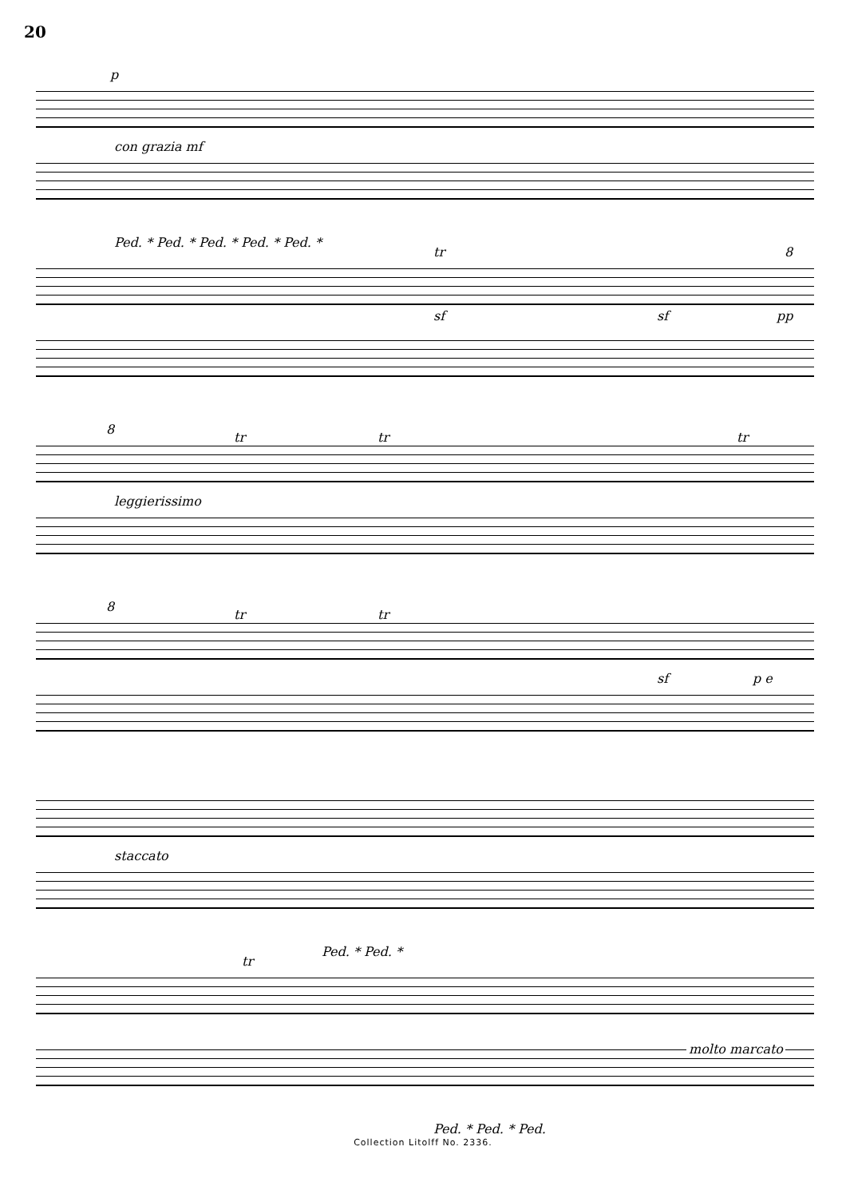20
p
con grazia mf
Ped. * Ped. * Ped. * Ped. * Ped. *
tr
sf sf pp
8
8
leggierissimo
tr tr tr
8
tr tr
sf p e
staccato
Ped. * Ped. *
tr
molto marcato
Ped. * Ped. * Ped.
Collection Litolff No. 2336.